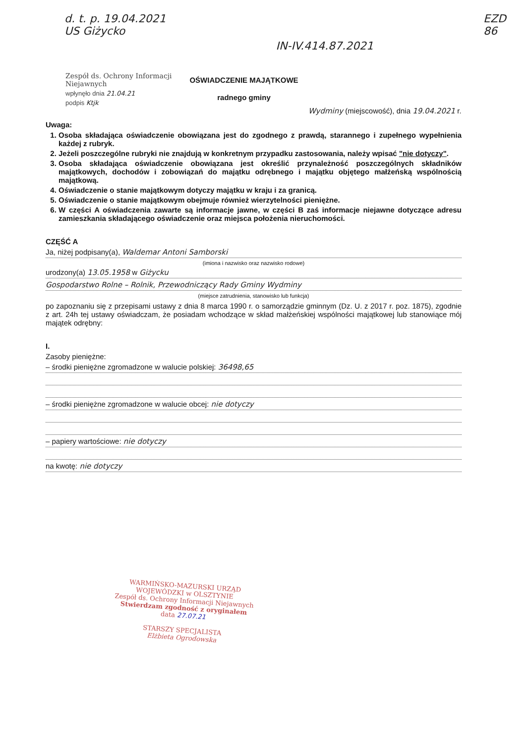d. t. p. 19.04.2021
US Giżycko
IN-IV.414.87.2021
EZD
86
Zespół ds. Ochrony Informacji Niejawnych
wpłynęło dnia 21.04.21
podpis Ktjk
OŚWIADCZENIE MAJĄTKOWE
radnego gminy
Wydminy (miejscowość), dnia 19.04.2021 r.
Uwaga:
1. Osoba składająca oświadczenie obowiązana jest do zgodnego z prawdą, starannego i zupełnego wypełnienia każdej z rubryk.
2. Jeżeli poszczególne rubryki nie znajdują w konkretnym przypadku zastosowania, należy wpisać "nie dotyczy".
3. Osoba składająca oświadczenie obowiązana jest określić przynależność poszczególnych składników majątkowych, dochodów i zobowiązań do majątku odrębnego i majątku objętego małżeńską wspólnością majątkową.
4. Oświadczenie o stanie majątkowym dotyczy majątku w kraju i za granicą.
5. Oświadczenie o stanie majątkowym obejmuje również wierzytelności pieniężne.
6. W części A oświadczenia zawarte są informacje jawne, w części B zaś informacje niejawne dotyczące adresu zamieszkania składającego oświadczenie oraz miejsca położenia nieruchomości.
CZĘŚĆ A
Ja, niżej podpisany(a), Waldemar Antoni Samborski
(imiona i nazwisko oraz nazwisko rodowe)
urodzony(a) 13.05.1958 w Giżycku
Gospodarstwo Rolne – Rolnik, Przewodniczący Rady Gminy Wydminy
(miejsce zatrudnienia, stanowisko lub funkcja)
po zapoznaniu się z przepisami ustawy z dnia 8 marca 1990 r. o samorządzie gminnym (Dz. U. z 2017 r. poz. 1875), zgodnie z art. 24h tej ustawy oświadczam, że posiadam wchodzące w skład małżeńskiej wspólności majątkowej lub stanowiące mój majątek odrębny:
I.
Zasoby pieniężne:
– środki pieniężne zgromadzone w walucie polskiej: 36498,65
– środki pieniężne zgromadzone w walucie obcej: nie dotyczy
– papiery wartościowe: nie dotyczy
na kwotę: nie dotyczy
WARMIŃSKO-MAZURSKI URZĄD WOJEWÓDZKI w OLSZTYNIE
Zespół ds. Ochrony Informacji Niejawnych
Stwierdzam zgodność z oryginałem
data 27.07.21
STARSZY SPECJALISTA
Elżbieta Ogrodowska